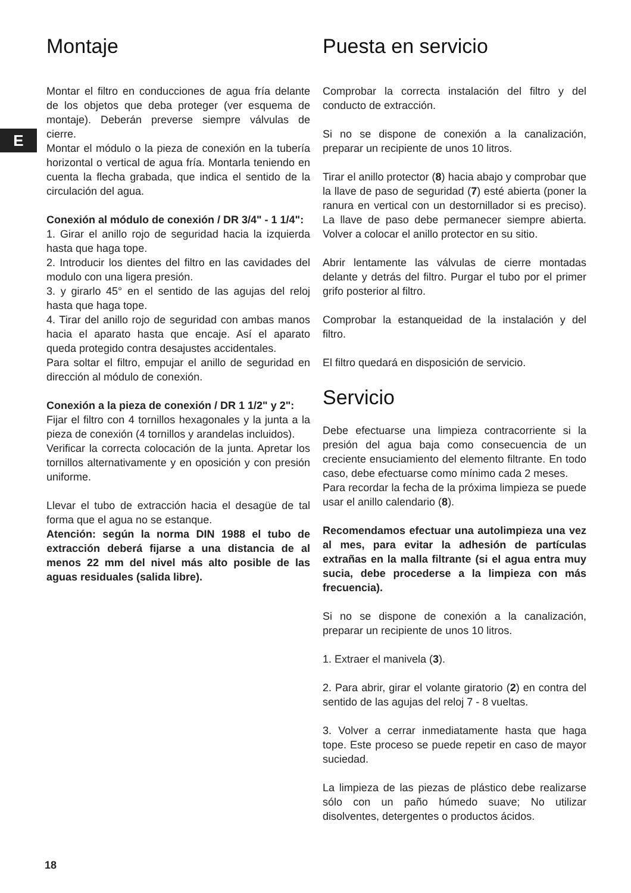E
Montaje
Montar el filtro en conducciones de agua fría delante de los objetos que deba proteger (ver esquema de montaje). Deberán preverse siempre válvulas de cierre.
Montar el módulo o la pieza de conexión en la tubería horizontal o vertical de agua fría. Montarla teniendo en cuenta la flecha grabada, que indica el sentido de la circulación del agua.
Conexión al módulo de conexión / DR 3/4" - 1 1/4":
1. Girar el anillo rojo de seguridad hacia la izquierda hasta que haga tope.
2. Introducir los dientes del filtro en las cavidades del modulo con una ligera presión.
3. y girarlo 45° en el sentido de las agujas del reloj hasta que haga tope.
4. Tirar del anillo rojo de seguridad con ambas manos hacia el aparato hasta que encaje. Así el aparato queda protegido contra desajustes accidentales.
Para soltar el filtro, empujar el anillo de seguridad en dirección al módulo de conexión.
Conexión a la pieza de conexión / DR 1 1/2" y 2":
Fijar el filtro con 4 tornillos hexagonales y la junta a la pieza de conexión (4 tornillos y arandelas incluidos).
Verificar la correcta colocación de la junta. Apretar los tornillos alternativamente y en oposición y con presión uniforme.
Llevar el tubo de extracción hacia el desagüe de tal forma que el agua no se estanque.
Atención: según la norma DIN 1988 el tubo de extracción deberá fijarse a una distancia de al menos 22 mm del nivel más alto posible de las aguas residuales (salida libre).
Puesta en servicio
Comprobar la correcta instalación del filtro y del conducto de extracción.
Si no se dispone de conexión a la canalización, preparar un recipiente de unos 10 litros.
Tirar el anillo protector (8) hacia abajo y comprobar que la llave de paso de seguridad (7) esté abierta (poner la ranura en vertical con un destornillador si es preciso). La llave de paso debe permanecer siempre abierta. Volver a colocar el anillo protector en su sitio.
Abrir lentamente las válvulas de cierre montadas delante y detrás del filtro. Purgar el tubo por el primer grifo posterior al filtro.
Comprobar la estanqueidad de la instalación y del filtro.
El filtro quedará en disposición de servicio.
Servicio
Debe efectuarse una limpieza contracorriente si la presión del agua baja como consecuencia de un creciente ensuciamiento del elemento filtrante. En todo caso, debe efectuarse como mínimo cada 2 meses.
Para recordar la fecha de la próxima limpieza se puede usar el anillo calendario (8).
Recomendamos efectuar una autolimpieza una vez al mes, para evitar la adhesión de partículas extrañas en la malla filtrante (si el agua entra muy sucia, debe procederse a la limpieza con más frecuencia).
Si no se dispone de conexión a la canalización, preparar un recipiente de unos 10 litros.
1. Extraer el manivela (3).
2. Para abrir, girar el volante giratorio (2) en contra del sentido de las agujas del reloj 7 - 8 vueltas.
3. Volver a cerrar inmediatamente hasta que haga tope. Este proceso se puede repetir en caso de mayor suciedad.
La limpieza de las piezas de plástico debe realizarse sólo con un paño húmedo suave; No utilizar disolventes, detergentes o productos ácidos.
18